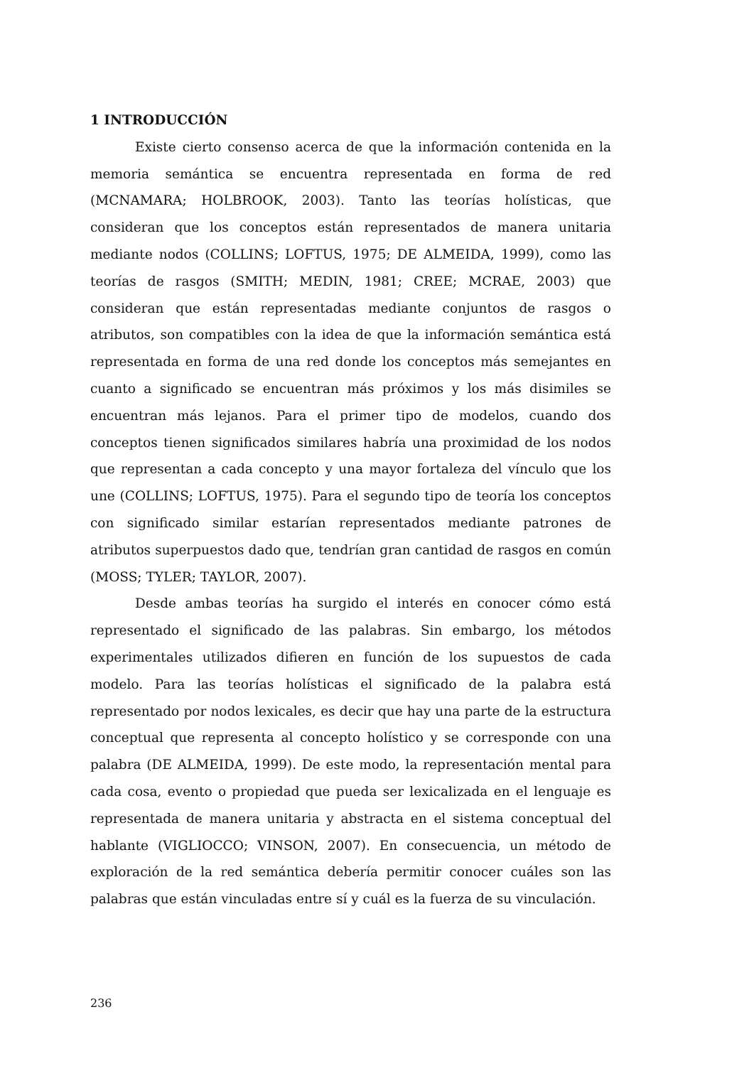1 INTRODUCCIÓN
Existe cierto consenso acerca de que la información contenida en la memoria semántica se encuentra representada en forma de red (MCNAMARA; HOLBROOK, 2003). Tanto las teorías holísticas, que consideran que los conceptos están representados de manera unitaria mediante nodos (COLLINS; LOFTUS, 1975; DE ALMEIDA, 1999), como las teorías de rasgos (SMITH; MEDIN, 1981; CREE; MCRAE, 2003) que consideran que están representadas mediante conjuntos de rasgos o atributos, son compatibles con la idea de que la información semántica está representada en forma de una red donde los conceptos más semejantes en cuanto a significado se encuentran más próximos y los más disimiles se encuentran más lejanos. Para el primer tipo de modelos, cuando dos conceptos tienen significados similares habría una proximidad de los nodos que representan a cada concepto y una mayor fortaleza del vínculo que los une (COLLINS; LOFTUS, 1975). Para el segundo tipo de teoría los conceptos con significado similar estarían representados mediante patrones de atributos superpuestos dado que, tendrían gran cantidad de rasgos en común (MOSS; TYLER; TAYLOR, 2007).
Desde ambas teorías ha surgido el interés en conocer cómo está representado el significado de las palabras. Sin embargo, los métodos experimentales utilizados difieren en función de los supuestos de cada modelo. Para las teorías holísticas el significado de la palabra está representado por nodos lexicales, es decir que hay una parte de la estructura conceptual que representa al concepto holístico y se corresponde con una palabra (DE ALMEIDA, 1999). De este modo, la representación mental para cada cosa, evento o propiedad que pueda ser lexicalizada en el lenguaje es representada de manera unitaria y abstracta en el sistema conceptual del hablante (VIGLIOCCO; VINSON, 2007). En consecuencia, un método de exploración de la red semántica debería permitir conocer cuáles son las palabras que están vinculadas entre sí y cuál es la fuerza de su vinculación.
236